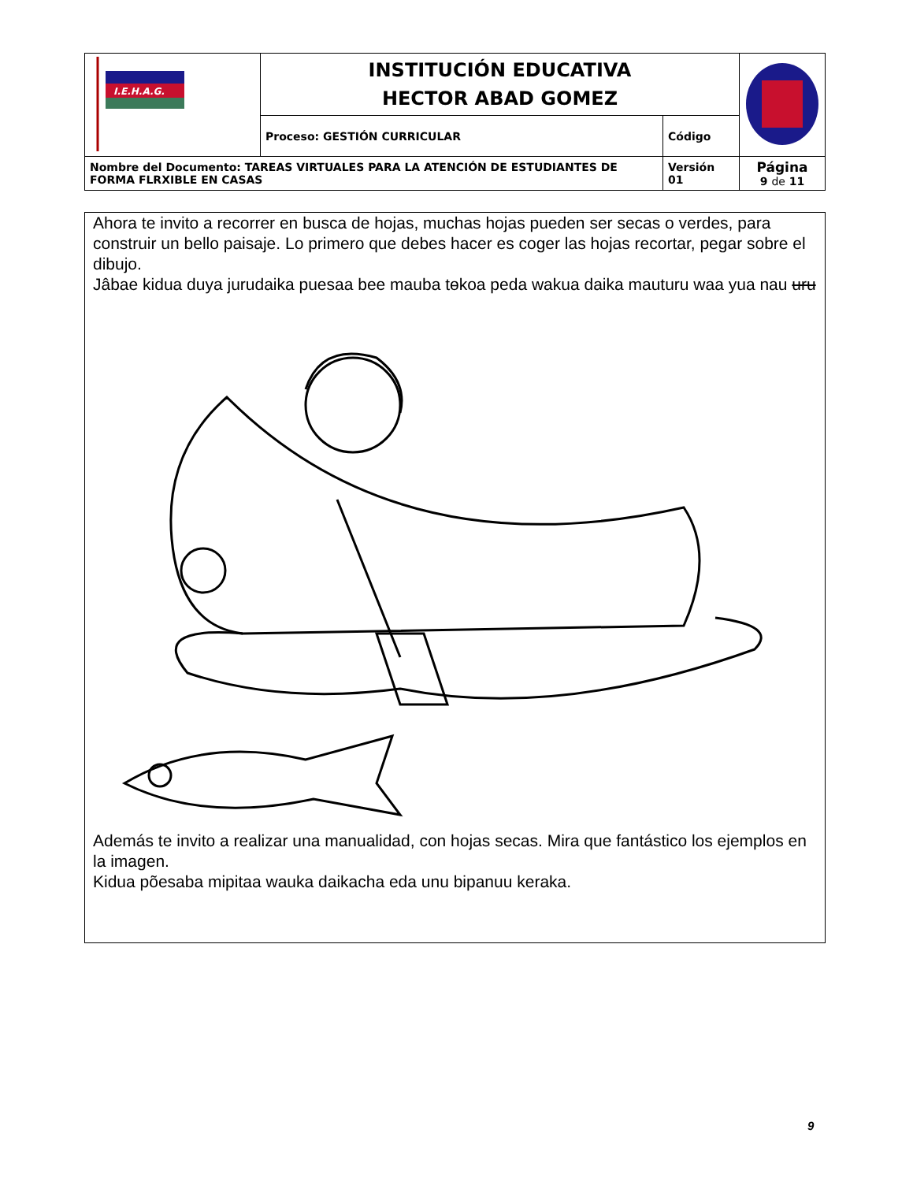| I.E.H.A.G. | INSTITUCIÓN EDUCATIVA HECTOR ABAD GOMEZ | | |
| | Proceso: GESTIÓN CURRICULAR | Código | |
| Nombre del Documento: TAREAS VIRTUALES PARA LA ATENCIÓN DE ESTUDIANTES DE FORMA FLRXIBLE EN CASAS | | Versión 01 | Página 9 de 11 |
Ahora te invito a recorrer en busca de hojas, muchas hojas pueden ser secas o verdes, para construir un bello paisaje. Lo primero que debes hacer es coger las hojas recortar, pegar sobre el dibujo.
Jâbae kidua duya jurudaika puesaa bee mauba tɵkoa peda wakua daika mauturu waa yua nau uru
Además te invito a realizar una manualidad, con hojas secas. Mira que fantástico los ejemplos en la imagen.
Kidua põesaba mipitaa wauka daikacha eda unu bipanuu keraka.
9